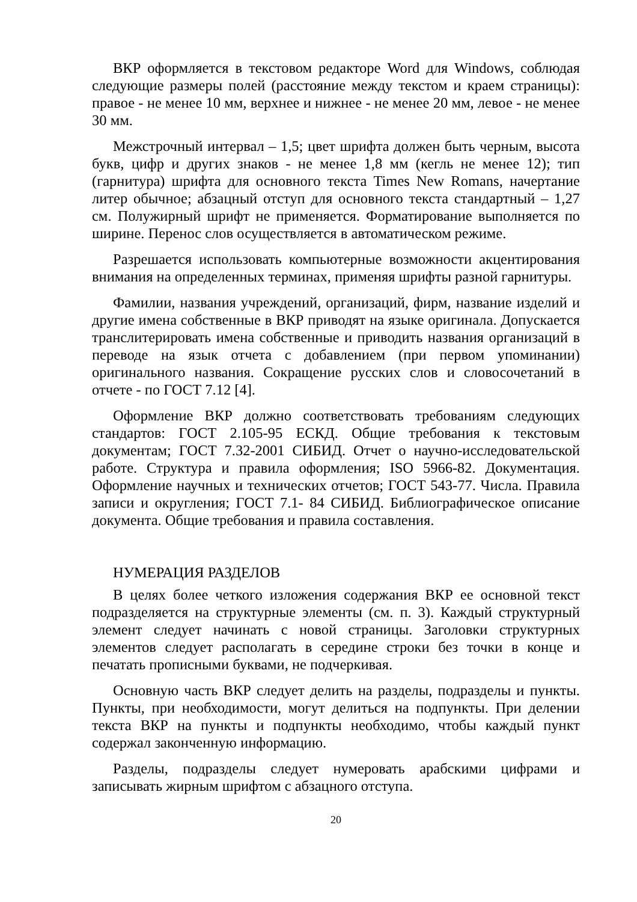ВКР оформляется в текстовом редакторе Word для Windows, соблюдая следующие размеры полей (расстояние между текстом и краем страницы): правое - не менее 10 мм, верхнее и нижнее - не менее 20 мм, левое - не менее 30 мм.
Межстрочный интервал – 1,5; цвет шрифта должен быть черным, высота букв, цифр и других знаков - не менее 1,8 мм (кегль не менее 12); тип (гарнитура) шрифта для основного текста Times New Romans, начертание литер обычное; абзацный отступ для основного текста стандартный – 1,27 см. Полужирный шрифт не применяется. Форматирование выполняется по ширине. Перенос слов осуществляется в автоматическом режиме.
Разрешается использовать компьютерные возможности акцентирования внимания на определенных терминах, применяя шрифты разной гарнитуры.
Фамилии, названия учреждений, организаций, фирм, название изделий и другие имена собственные в ВКР приводят на языке оригинала. Допускается транслитерировать имена собственные и приводить названия организаций в переводе на язык отчета с добавлением (при первом упоминании) оригинального названия. Сокращение русских слов и словосочетаний в отчете - по ГОСТ 7.12 [4].
Оформление ВКР должно соответствовать требованиям следующих стандартов: ГОСТ 2.105-95 ЕСКД. Общие требования к текстовым документам; ГОСТ 7.32-2001 СИБИД. Отчет о научно-исследовательской работе. Структура и правила оформления; ISO 5966-82. Документация. Оформление научных и технических отчетов; ГОСТ 543-77. Числа. Правила записи и округления; ГОСТ 7.1- 84 СИБИД. Библиографическое описание документа. Общие требования и правила составления.
НУМЕРАЦИЯ РАЗДЕЛОВ
В целях более четкого изложения содержания ВКР ее основной текст подразделяется на структурные элементы (см. п. 3). Каждый структурный элемент следует начинать с новой страницы. Заголовки структурных элементов следует располагать в середине строки без точки в конце и печатать прописными буквами, не подчеркивая.
Основную часть ВКР следует делить на разделы, подразделы и пункты. Пункты, при необходимости, могут делиться на подпункты. При делении текста ВКР на пункты и подпункты необходимо, чтобы каждый пункт содержал законченную информацию.
Разделы, подразделы следует нумеровать арабскими цифрами и записывать жирным шрифтом с абзацного отступа.
20